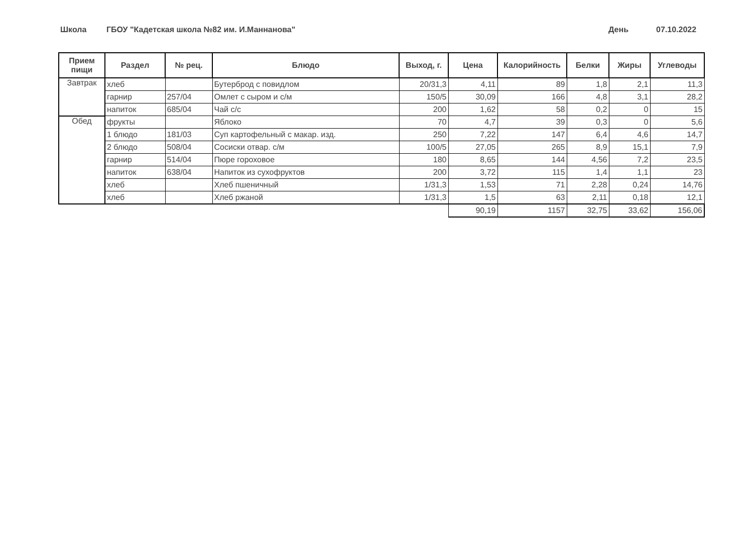Школа ГБОУ "Кадетская школа №82 им. И.Маннанова" День 07.10.2022
| Прием пищи | Раздел | № рец. | Блюдо | Выход, г. | Цена | Калорийность | Белки | Жиры | Углеводы |
| --- | --- | --- | --- | --- | --- | --- | --- | --- | --- |
| Завтрак | хлеб | | Бутерброд с повидлом | 20/31,3 | 4,11 | 89 | 1,8 | 2,1 | 11,3 |
| | гарнир | 257/04 | Омлет с сыром и с/м | 150/5 | 30,09 | 166 | 4,8 | 3,1 | 28,2 |
| | напиток | 685/04 | Чай с/с | 200 | 1,62 | 58 | 0,2 | 0 | 15 |
| Обед | фрукты | | Яблоко | 70 | 4,7 | 39 | 0,3 | 0 | 5,6 |
| | 1 блюдо | 181/03 | Суп картофельный с макар. изд. | 250 | 7,22 | 147 | 6,4 | 4,6 | 14,7 |
| | 2 блюдо | 508/04 | Сосиски отвар. с/м | 100/5 | 27,05 | 265 | 8,9 | 15,1 | 7,9 |
| | гарнир | 514/04 | Пюре гороховое | 180 | 8,65 | 144 | 4,56 | 7,2 | 23,5 |
| | напиток | 638/04 | Напиток из сухофруктов | 200 | 3,72 | 115 | 1,4 | 1,1 | 23 |
| | хлеб | | Хлеб пшеничный | 1/31,3 | 1,53 | 71 | 2,28 | 0,24 | 14,76 |
| | хлеб | | Хлеб ржаной | 1/31,3 | 1,5 | 63 | 2,11 | 0,18 | 12,1 |
| | | | | | 90,19 | 1157 | 32,75 | 33,62 | 156,06 |